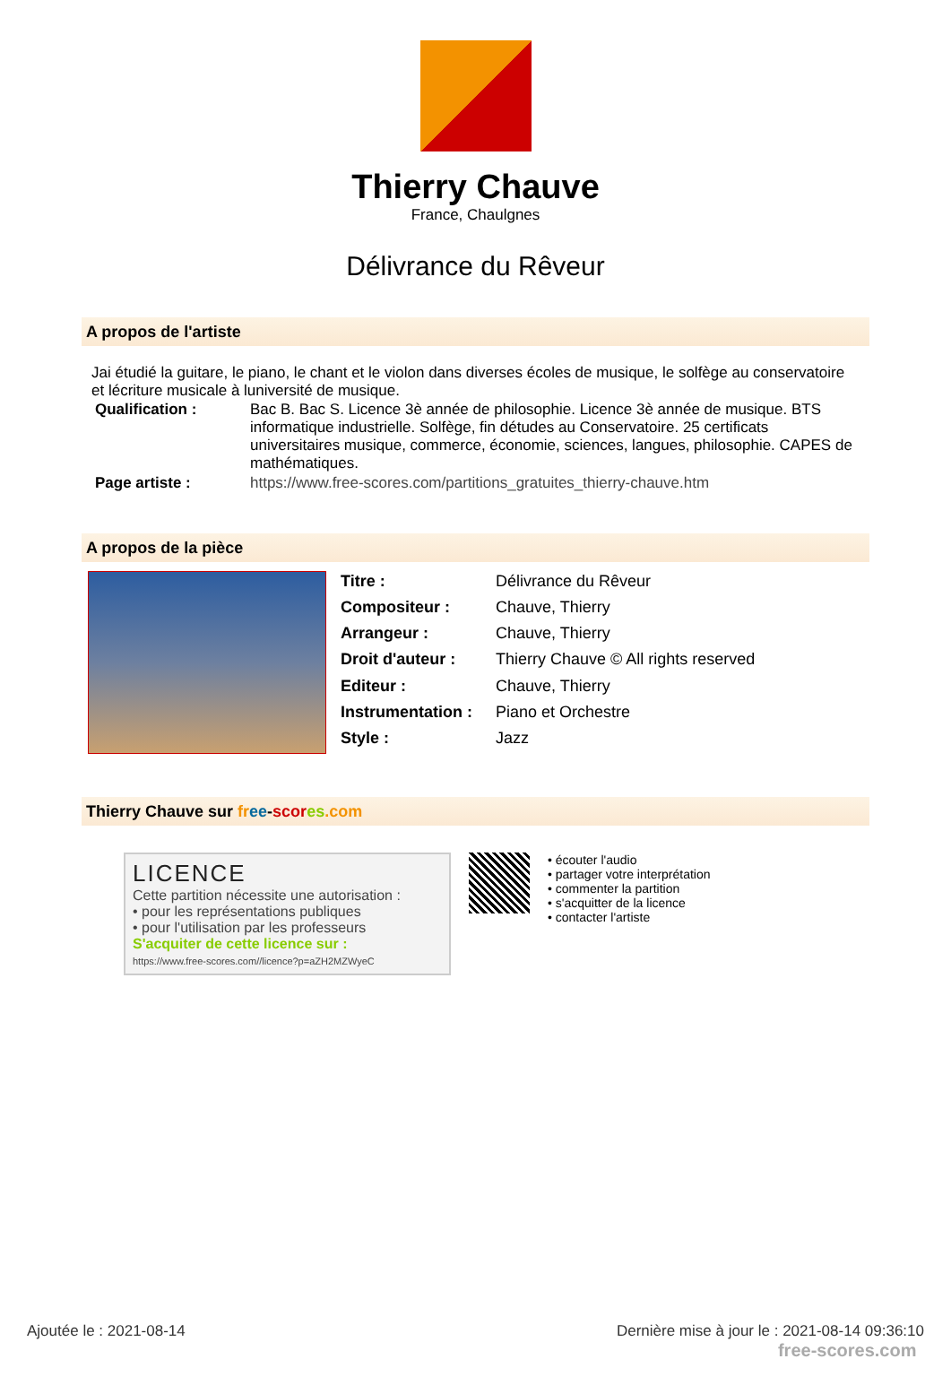Thierry Chauve
France, Chaulgnes
Délivrance du Rêveur
A propos de l'artiste
Jai étudié la guitare, le piano, le chant et le violon dans diverses écoles de musique, le solfège au conservatoire et lécriture musicale à luniversité de musique.
| Qualification : | Bac B. Bac S. Licence 3è année de philosophie. Licence 3è année de musique. BTS informatique industrielle. Solfège, fin détudes au Conservatoire. 25 certificats universitaires musique, commerce, économie, sciences, langues, philosophie. CAPES de mathématiques. |
| Page artiste : | https://www.free-scores.com/partitions_gratuites_thierry-chauve.htm |
A propos de la pièce
| Titre : | Délivrance du Rêveur |
| Compositeur : | Chauve, Thierry |
| Arrangeur : | Chauve, Thierry |
| Droit d'auteur : | Thierry Chauve © All rights reserved |
| Editeur : | Chauve, Thierry |
| Instrumentation : | Piano et Orchestre |
| Style : | Jazz |
Thierry Chauve sur fr ee-scor es.com
LICENCE
Cette partition nécessite une autorisation :
• pour les représentations publiques
• pour l'utilisation par les professeurs
S'acquiter de cette licence sur :
https://www.free-scores.com//licence?p=aZH2MZWyeC
• écouter l'audio
• partager votre interprétation
• commenter la partition
• s'acquitter de la licence
• contacter l'artiste
Ajoutée le : 2021-08-14 Dernière mise à jour le : 2021-08-14 09:36:10
free-scores.com